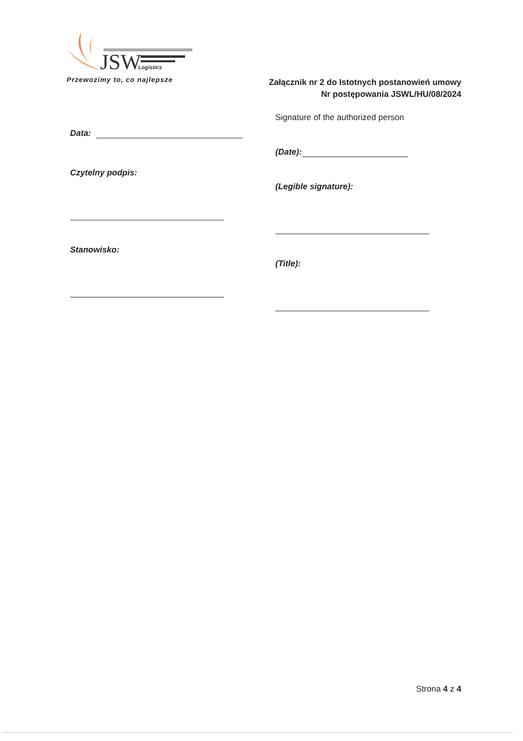JSW
Logistics
Przewozimy to, co najlepsze
Załącznik nr 2 do Istotnych postanowień umowy
Nr postępowania JSWL/HU/08/2024
Data:
Czytelny podpis:
Stanowisko:
Signature of the authorized person
(Date):
(Legible signature):
(Title):
Strona 4 z 4